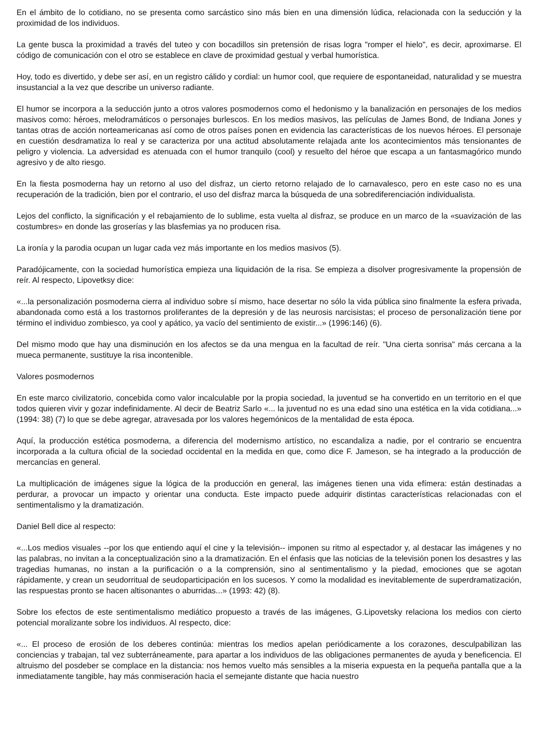En el ámbito de lo cotidiano, no se presenta como sarcástico sino más bien en una dimensión lúdica, relacionada con la seducción y la proximidad de los individuos.
La gente busca la proximidad a través del tuteo y con bocadillos sin pretensión de risas logra "romper el hielo", es decir, aproximarse. El código de comunicación con el otro se establece en clave de proximidad gestual y verbal humorística.
Hoy, todo es divertido, y debe ser así, en un registro cálido y cordial: un humor cool, que requiere de espontaneidad, naturalidad y se muestra insustancial a la vez que describe un universo radiante.
El humor se incorpora a la seducción junto a otros valores posmodernos como el hedonismo y la banalización en personajes de los medios masivos como: héroes, melodramáticos o personajes burlescos. En los medios masivos, las películas de James Bond, de Indiana Jones y tantas otras de acción norteamericanas así como de otros países ponen en evidencia las características de los nuevos héroes. El personaje en cuestión desdramatiza lo real y se caracteriza por una actitud absolutamente relajada ante los acontecimientos más tensionantes de peligro y violencia. La adversidad es atenuada con el humor tranquilo (cool) y resuelto del héroe que escapa a un fantasmagórico mundo agresivo y de alto riesgo.
En la fiesta posmoderna hay un retorno al uso del disfraz, un cierto retorno relajado de lo carnavalesco, pero en este caso no es una recuperación de la tradición, bien por el contrario, el uso del disfraz marca la búsqueda de una sobrediferenciación individualista.
Lejos del conflicto, la significación y el rebajamiento de lo sublime, esta vuelta al disfraz, se produce en un marco de la «suavización de las costumbres» en donde las groserías y las blasfemias ya no producen risa.
La ironía y la parodia ocupan un lugar cada vez más importante en los medios masivos (5).
Paradójicamente, con la sociedad humorística empieza una liquidación de la risa. Se empieza a disolver progresivamente la propensión de reír. Al respecto, Lipovetksy dice:
«...la personalización posmoderna cierra al individuo sobre sí mismo, hace desertar no sólo la vida pública sino finalmente la esfera privada, abandonada como está a los trastornos proliferantes de la depresión y de las neurosis narcisistas; el proceso de personalización tiene por término el individuo zombiesco, ya cool y apático, ya vacío del sentimiento de existir...» (1996:146) (6).
Del mismo modo que hay una disminución en los afectos se da una mengua en la facultad de reír. "Una cierta sonrisa" más cercana a la mueca permanente, sustituye la risa incontenible.
Valores posmodernos
En este marco civilizatorio, concebida como valor incalculable por la propia sociedad, la juventud se ha convertido en un territorio en el que todos quieren vivir y gozar indefinidamente. Al decir de Beatriz Sarlo «... la juventud no es una edad sino una estética en la vida cotidiana...» (1994: 38) (7) lo que se debe agregar, atravesada por los valores hegemónicos de la mentalidad de esta época.
Aquí, la producción estética posmoderna, a diferencia del modernismo artístico, no escandaliza a nadie, por el contrario se encuentra incorporada a la cultura oficial de la sociedad occidental en la medida en que, como dice F. Jameson, se ha integrado a la producción de mercancías en general.
La multiplicación de imágenes sigue la lógica de la producción en general, las imágenes tienen una vida efímera: están destinadas a perdurar, a provocar un impacto y orientar una conducta. Este impacto puede adquirir distintas características relacionadas con el sentimentalismo y la dramatización.
Daniel Bell dice al respecto:
«...Los medios visuales --por los que entiendo aquí el cine y la televisión-- imponen su ritmo al espectador y, al destacar las imágenes y no las palabras, no invitan a la conceptualización sino a la dramatización. En el énfasis que las noticias de la televisión ponen los desastres y las tragedias humanas, no instan a la purificación o a la comprensión, sino al sentimentalismo y la piedad, emociones que se agotan rápidamente, y crean un seudorritual de seudoparticipación en los sucesos. Y como la modalidad es inevitablemente de superdramatización, las respuestas pronto se hacen altisonantes o aburridas...» (1993: 42) (8).
Sobre los efectos de este sentimentalismo mediático propuesto a través de las imágenes, G.Lipovetsky relaciona los medios con cierto potencial moralizante sobre los individuos. Al respecto, dice:
«... El proceso de erosión de los deberes continúa: mientras los medios apelan periódicamente a los corazones, desculpabilizan las conciencias y trabajan, tal vez subterráneamente, para apartar a los individuos de las obligaciones permanentes de ayuda y beneficencia. El altruismo del posdeber se complace en la distancia: nos hemos vuelto más sensibles a la miseria expuesta en la pequeña pantalla que a la inmediatamente tangible, hay más conmiseración hacia el semejante distante que hacia nuestro